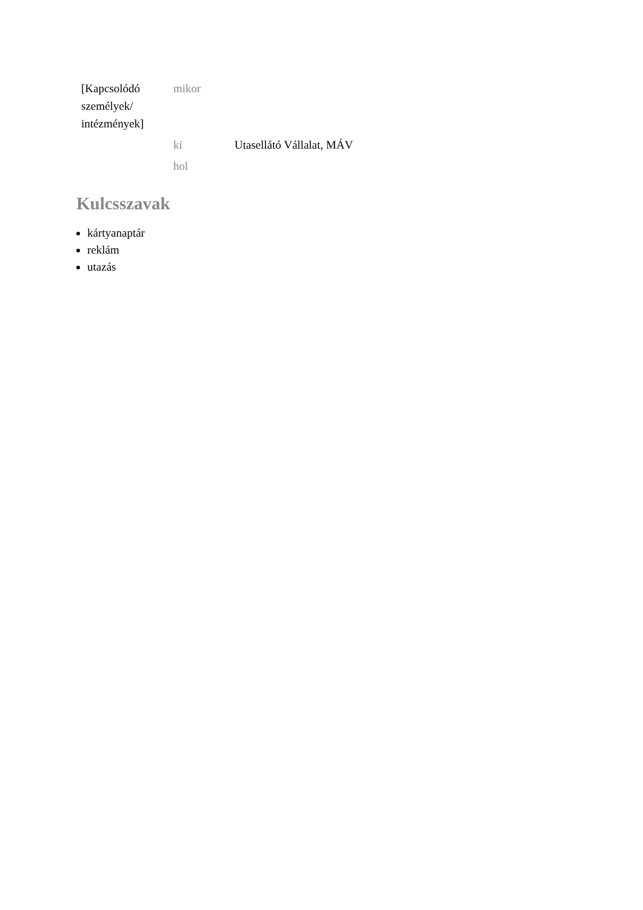| [Kapcsolódó személyek/ intézmények] | mikor | |
| | ki | Utasellátó Vállalat, MÁV |
| | hol | |
Kulcsszavak
kártyanaptár
reklám
utazás